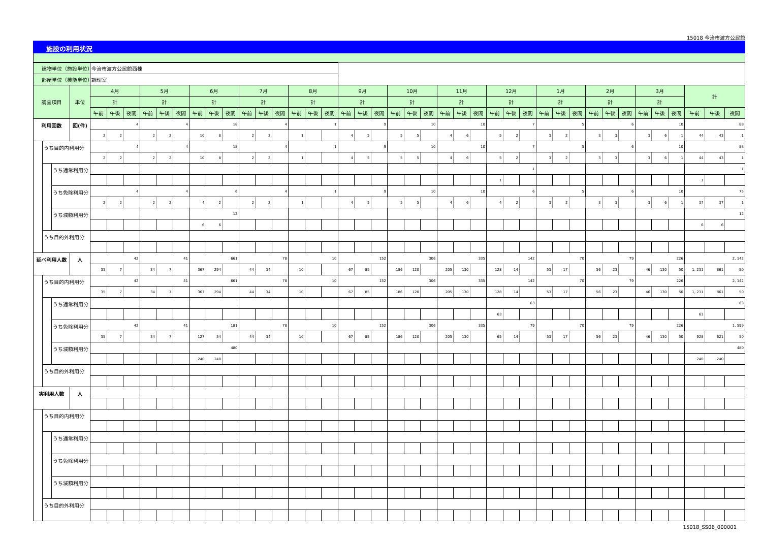15018 今治市波方公民館
施設の利用状況
| 建物単位（施設単位） | | | | 今治市波方公民館西棟 | | | | | | | | | | | | | | | | | | | | | | | | | | | | | | | | | | | | | | |
| 部屋単位（機能単位） | | | | 調理室 | | | | | | | | | | | | | | | | | | | | | | | | | | | | | | | | | | | | | | |
| 調査項目 | | | 単位 | 4月 | | | 5月 | | | 6月 | | | 7月 | | | 8月 | | | 9月 | | | 10月 | | | 11月 | | | 12月 | | | 1月 | | | 2月 | | | 3月 | | | 計 | | |
| | | | | 計 | | | 計 | | | 計 | | | 計 | | | 計 | | | 計 | | | 計 | | | 計 | | | 計 | | | 計 | | | 計 | | | 計 | | | | | |
| | | | | 午前 | 午後 | 夜間 | 午前 | 午後 | 夜間 | 午前 | 午後 | 夜間 | 午前 | 午後 | 夜間 | 午前 | 午後 | 夜間 | 午前 | 午後 | 夜間 | 午前 | 午後 | 夜間 | 午前 | 午後 | 夜間 | 午前 | 午後 | 夜間 | 午前 | 午後 | 夜間 | 午前 | 午後 | 夜間 | 午前 | 午後 | 夜間 | 午前 | 午後 | 夜間 |
| 利用回数 | | | 回(件) | 4 | | | 4 | | | 18 | | | 4 | | | 1 | | | 9 | | | 10 | | | 10 | | | 7 | | | 5 | | | 6 | | | 10 | | | 88 | | |
| | | | | 2 | 2 | | 2 | 2 | | 10 | 8 | | 2 | 2 | | 1 | | | 4 | 5 | | 5 | 5 | | 4 | 6 | | 5 | 2 | | 3 | 2 | | 3 | 3 | | 3 | 6 | 1 | 44 | 43 | 1 |
| | うち目的内利用分 | | | 4 | | | 4 | | | 18 | | | 4 | | | 1 | | | 9 | | | 10 | | | 10 | | | 7 | | | 5 | | | 6 | | | 10 | | | 88 | | |
| | | | | 2 | 2 | | 2 | 2 | | 10 | 8 | | 2 | 2 | | 1 | | | 4 | 5 | | 5 | 5 | | 4 | 6 | | 5 | 2 | | 3 | 2 | | 3 | 3 | | 3 | 6 | 1 | 44 | 43 | 1 |
| | | うち通常利用分 | | | | | | | | | | | | | | | | | | | | | | | | | | 1 | | | | | | | | | | | | 1 | | |
| | | | | | | | | | | | | | | | | | | | | | | | | | | | | 1 | | | | | | | | | | | | 1 | | |
| | | うち免除利用分 | | 4 | | | 4 | | | 6 | | | 4 | | | 1 | | | 9 | | | 10 | | | 10 | | | 6 | | | 5 | | | 6 | | | 10 | | | 75 | | |
| | | | | 2 | 2 | | 2 | 2 | | 4 | 2 | | 2 | 2 | | 1 | | | 4 | 5 | | 5 | 5 | | 4 | 6 | | 4 | 2 | | 3 | 2 | | 3 | 3 | | 3 | 6 | 1 | 37 | 37 | 1 |
| | | うち減額利用分 | | | | | | | | 12 | | | | | | | | | | | | | | | | | | | | | | | | | | | | | | 12 | | |
| | | | | | | | | | | 6 | 6 | | | | | | | | | | | | | | | | | | | | | | | | | | | | | 6 | 6 | |
| | うち目的外利用分 | | | | | | | | | | | | | | | | | | | | | | | | | | | | | | | | | | | | | | | | | |
| 延べ利用人数 | | | 人 | 42 | | | 41 | | | 661 | | | 78 | | | 10 | | | 152 | | | 306 | | | 335 | | | 142 | | | 70 | | | 79 | | | 226 | | | 2, 142 | | |
| | | | | 35 | 7 | | 34 | 7 | | 367 | 294 | | 44 | 34 | | 10 | | | 67 | 85 | | 186 | 120 | | 205 | 130 | | 128 | 14 | | 53 | 17 | | 56 | 23 | | 46 | 130 | 50 | 1, 231 | 861 | 50 |
| | うち目的内利用分 | | | 42 | | | 41 | | | 661 | | | 78 | | | 10 | | | 152 | | | 306 | | | 335 | | | 142 | | | 70 | | | 79 | | | 226 | | | 2, 142 | | |
| | | | | 35 | 7 | | 34 | 7 | | 367 | 294 | | 44 | 34 | | 10 | | | 67 | 85 | | 186 | 120 | | 205 | 130 | | 128 | 14 | | 53 | 17 | | 56 | 23 | | 46 | 130 | 50 | 1, 231 | 861 | 50 |
| | | うち通常利用分 | | | | | | | | | | | | | | | | | | | | | | | | | | 63 | | | | | | | | | | | | 63 | | |
| | | | | | | | | | | | | | | | | | | | | | | | | | | | | 63 | | | | | | | | | | | | 63 | | |
| | | うち免除利用分 | | 42 | | | 41 | | | 181 | | | 78 | | | 10 | | | 152 | | | 306 | | | 335 | | | 79 | | | 70 | | | 79 | | | 226 | | | 1, 599 | | |
| | | | | 35 | 7 | | 34 | 7 | | 127 | 54 | | 44 | 34 | | 10 | | | 67 | 85 | | 186 | 120 | | 205 | 130 | | 65 | 14 | | 53 | 17 | | 56 | 23 | | 46 | 130 | 50 | 928 | 621 | 50 |
| | | うち減額利用分 | | | | | | | | 480 | | | | | | | | | | | | | | | | | | | | | | | | | | | | | | 480 | | |
| | | | | | | | | | | 240 | 240 | | | | | | | | | | | | | | | | | | | | | | | | | | | | | 240 | 240 | |
| | うち目的外利用分 | | | | | | | | | | | | | | | | | | | | | | | | | | | | | | | | | | | | | | | | | |
| 実利用人数 | | | 人 | | | | | | | | | | | | | | | | | | | | | | | | | | | | | | | | | | | | | | | |
| | うち目的内利用分 | | | | | | | | | | | | | | | | | | | | | | | | | | | | | | | | | | | | | | | | | |
| | | うち通常利用分 | | | | | | | | | | | | | | | | | | | | | | | | | | | | | | | | | | | | | | | | |
| | | うち免除利用分 | | | | | | | | | | | | | | | | | | | | | | | | | | | | | | | | | | | | | | | | |
| | | うち減額利用分 | | | | | | | | | | | | | | | | | | | | | | | | | | | | | | | | | | | | | | | | |
| | うち目的外利用分 | | | | | | | | | | | | | | | | | | | | | | | | | | | | | | | | | | | | | | | | | |
15018_SS06_000001